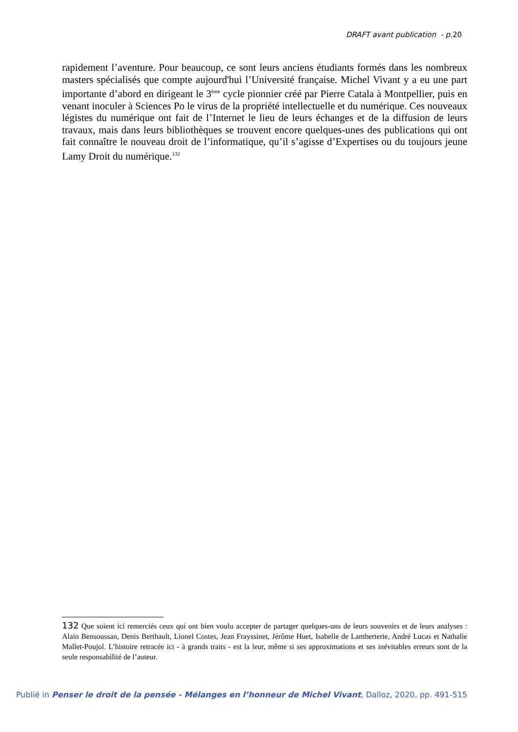DRAFT avant publication - p.20
rapidement l’aventure. Pour beaucoup, ce sont leurs anciens étudiants formés dans les nombreux masters spécialisés que compte aujourd'hui l’Université française. Michel Vivant y a eu une part importante d’abord en dirigeant le 3<sup>ème</sup> cycle pionnier créé par Pierre Catala à Montpellier, puis en venant inoculer à Sciences Po le virus de la propriété intellectuelle et du numérique. Ces nouveaux légistes du numérique ont fait de l’Internet le lieu de leurs échanges et de la diffusion de leurs travaux, mais dans leurs bibliothèques se trouvent encore quelques-unes des publications qui ont fait connaître le nouveau droit de l’informatique, qu’il s’agisse d’Expertises ou du toujours jeune Lamy Droit du numérique.<sup>132</sup>
132 Que soient ici remerciés ceux qui ont bien voulu accepter de partager quelques-uns de leurs souvenirs et de leurs analyses : Alain Bensoussan, Denis Berthault, Lionel Costes, Jean Frayssinet, Jérôme Huet, Isabelle de Lamberterie, André Lucas et Nathalie Mallet-Poujol. L’histoire retracée ici - à grands traits - est la leur, même si ses approximations et ses inévitables erreurs sont de la seule responsabilité de l’auteur.
Publié in Penser le droit de la pensée - Mélanges en l’honneur de Michel Vivant, Dalloz, 2020, pp. 491-515